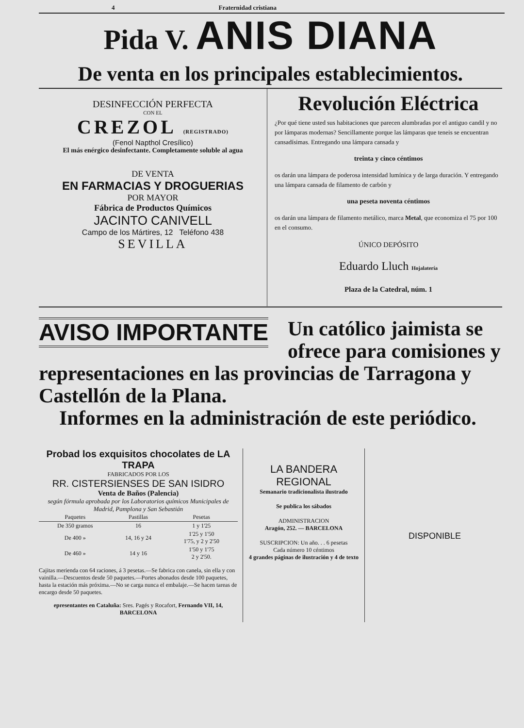4 Fraternidad cristiana
Pida V. ANIS DIANA
De venta en los principales establecimientos.
DESINFECCIÓN PERFECTA
CON EL
CREZOL (REGISTRADO)
(Fenol Napthol Cresílico)
El más enérgico desinfectante. Completamente soluble al agua
DE VENTA
EN FARMACIAS Y DROGUERIAS
POR MAYOR
Fábrica de Productos Químicos
JACINTO CANIVELL
Campo de los Mártires, 12 Teléfono 438
SEVILLA
Revolución Eléctrica
¿Por qué tiene usted sus habitaciones que parecen alumbradas por el antiguo candil y no por lámparas modernas? Sencillamente porque las lámparas que teneis se encuentran cansadísimas. Entregando una lámpara cansada y
treinta y cinco céntimos
os darán una lámpara de poderosa intensidad lumínica y de larga duración. Y entregando una lámpara cansada de filamento de carbón y
una peseta noventa céntimos
os darán una lámpara de filamento metálico, marca Metal, que economiza el 75 por 100 en el consumo.
ÚNICO DEPÓSITO
Eduardo Lluch Hojalatería
Plaza de la Catedral, núm. 1
AVISO IMPORTANTE
Un católico jaimista se ofrece para comisiones y representaciones en las provincias de Tarragona y Castellón de la Plana.
Informes en la administración de este periódico.
Probad los exquisitos chocolates de LA TRAPA
FABRICADOS POR LOS
RR. CISTERSIENSES DE SAN ISIDRO
Venta de Baños (Palencia)
según fórmula aprobada por los Laboratorios químicos Municipales de Madrid, Pamplona y San Sebastián
| Paquetes | Pastillas | Pesetas |
| --- | --- | --- |
| De 350 gramos | 16 | 1 y 1'25 |
| De 400 » | 14, 16 y 24 | 1'25 y 1'50 1'75, y 2 y 2'50 |
| De 460 » | 14 y 16 | 1'50 y 1'75 2 y 2'50. |
Cajitas merienda con 64 raciones, á 3 pesetas.—Se fabrica con canela, sin ella y con vainilla.—Descuentos desde 50 paquetes.—Portes abonados desde 100 paquetes, hasta la estación más próxima.—No se carga nunca el embalaje.—Se hacen tareas de encargo desde 50 paquetes.
epresentantes en Cataluña: Sres. Pagés y Rocafort, Fernando VII, 14, BARCELONA
LA BANDERA REGIONAL
Semanario tradicionalista ilustrado
Se publica los sábados
ADMINISTRACION
Aragón, 252. — BARCELONA
SUSCRIPCION: Un año. . . 6 pesetas
Cada número 10 céntimos
4 grandes páginas de ilustración y 4 de texto
DISPONIBLE